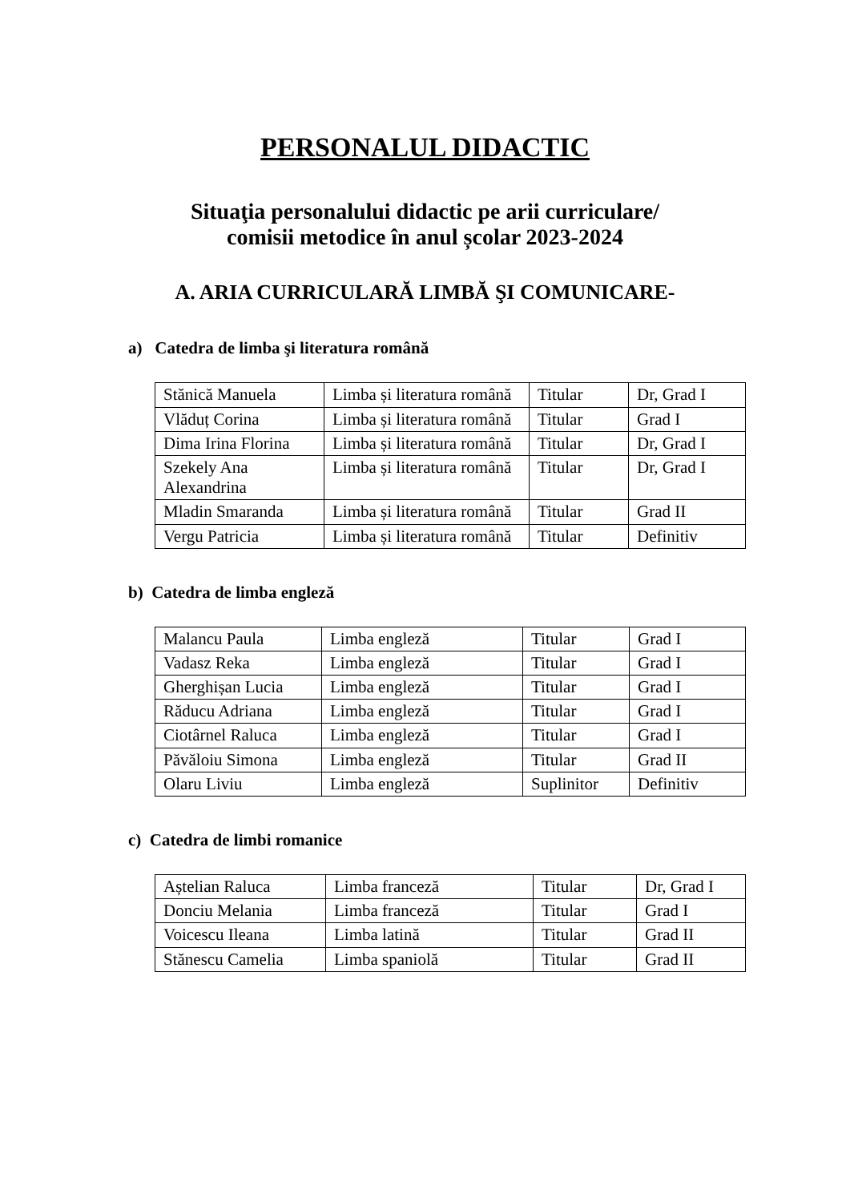PERSONALUL DIDACTIC
Situaţia personalului didactic pe arii curriculare/
comisii metodice în anul școlar 2023-2024
A. ARIA CURRICULARĂ LIMBĂ ŞI COMUNICARE-
a) Catedra de limba şi literatura română
| Stănică Manuela | Limba și literatura română | Titular | Dr, Grad I |
| Vlăduț Corina | Limba și literatura română | Titular | Grad I |
| Dima Irina Florina | Limba și literatura română | Titular | Dr, Grad I |
| Szekely Ana Alexandrina | Limba și literatura română | Titular | Dr, Grad I |
| Mladin Smaranda | Limba și literatura română | Titular | Grad II |
| Vergu Patricia | Limba și literatura română | Titular | Definitiv |
b) Catedra de limba engleză
| Malancu Paula | Limba engleză | Titular | Grad I |
| Vadasz Reka | Limba engleză | Titular | Grad I |
| Gherghișan Lucia | Limba engleză | Titular | Grad I |
| Răducu Adriana | Limba engleză | Titular | Grad I |
| Ciotârnel Raluca | Limba engleză | Titular | Grad I |
| Păvăloiu Simona | Limba engleză | Titular | Grad II |
| Olaru Liviu | Limba engleză | Suplinitor | Definitiv |
c) Catedra de limbi romanice
| Aștelian Raluca | Limba franceză | Titular | Dr, Grad I |
| Donciu Melania | Limba franceză | Titular | Grad I |
| Voicescu Ileana | Limba latină | Titular | Grad II |
| Stănescu Camelia | Limba spaniolă | Titular | Grad II |